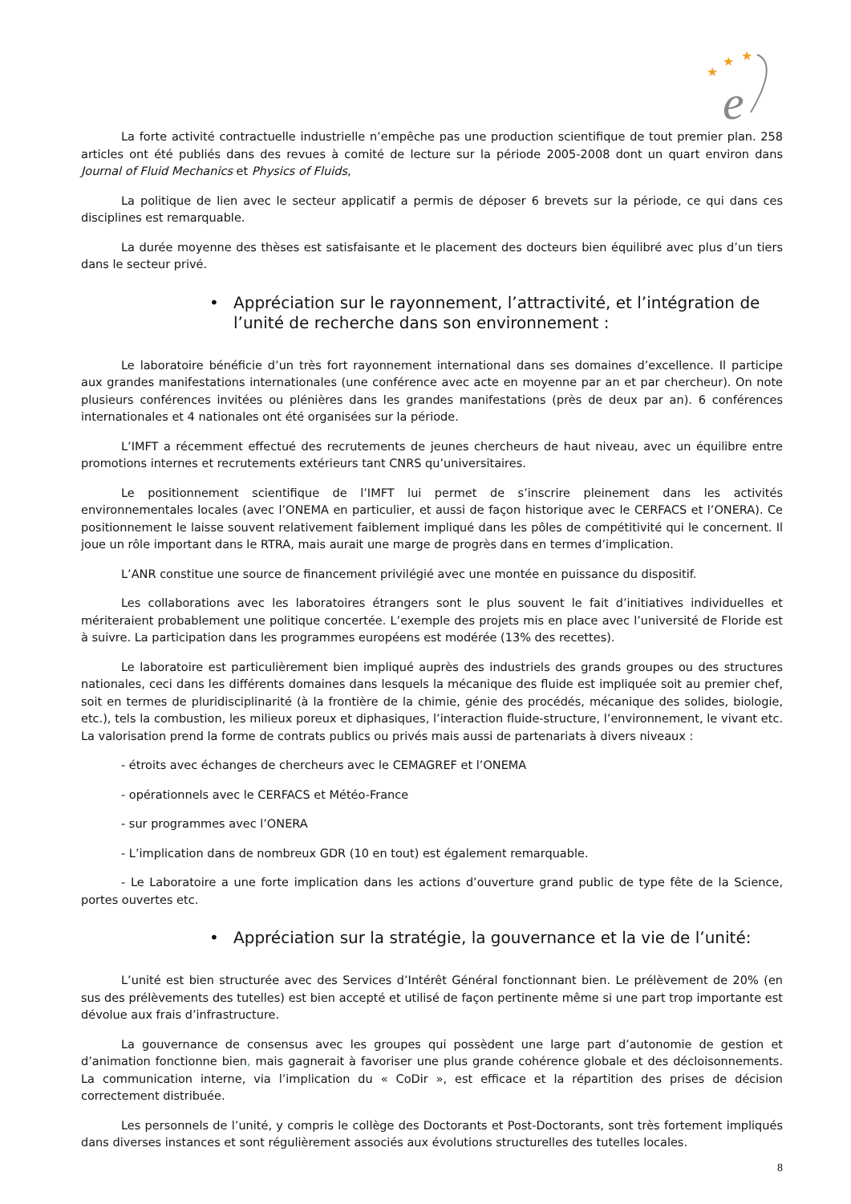★
★
★
e
La forte activité contractuelle industrielle n’empêche pas une production scientifique de tout premier plan. 258 articles ont été publiés dans des revues à comité de lecture sur la période 2005-2008 dont un quart environ dans Journal of Fluid Mechanics et Physics of Fluids,
La politique de lien avec le secteur applicatif a permis de déposer 6 brevets sur la période, ce qui dans ces disciplines est remarquable.
La durée moyenne des thèses est satisfaisante et le placement des docteurs bien équilibré avec plus d’un tiers dans le secteur privé.
• Appréciation sur le rayonnement, l’attractivité, et l’intégration de l’unité de recherche dans son environnement :
Le laboratoire bénéficie d’un très fort rayonnement international dans ses domaines d’excellence. Il participe aux grandes manifestations internationales (une conférence avec acte en moyenne par an et par chercheur). On note plusieurs conférences invitées ou plénières dans les grandes manifestations (près de deux par an). 6 conférences internationales et 4 nationales ont été organisées sur la période.
L’IMFT a récemment effectué des recrutements de jeunes chercheurs de haut niveau, avec un équilibre entre promotions internes et recrutements extérieurs tant CNRS qu’universitaires.
Le positionnement scientifique de l’IMFT lui permet de s’inscrire pleinement dans les activités environnementales locales (avec l’ONEMA en particulier, et aussi de façon historique avec le CERFACS et l’ONERA). Ce positionnement le laisse souvent relativement faiblement impliqué dans les pôles de compétitivité qui le concernent. Il joue un rôle important dans le RTRA, mais aurait une marge de progrès dans en termes d’implication.
L’ANR constitue une source de financement privilégié avec une montée en puissance du dispositif.
Les collaborations avec les laboratoires étrangers sont le plus souvent le fait d’initiatives individuelles et mériteraient probablement une politique concertée. L’exemple des projets mis en place avec l’université de Floride est à suivre. La participation dans les programmes européens est modérée (13% des recettes).
Le laboratoire est particulièrement bien impliqué auprès des industriels des grands groupes ou des structures nationales, ceci dans les différents domaines dans lesquels la mécanique des fluide est impliquée soit au premier chef, soit en termes de pluridisciplinarité (à la frontière de la chimie, génie des procédés, mécanique des solides, biologie, etc.), tels la combustion, les milieux poreux et diphasiques, l’interaction fluide-structure, l’environnement, le vivant etc. La valorisation prend la forme de contrats publics ou privés mais aussi de partenariats à divers niveaux :
- étroits avec échanges de chercheurs avec le CEMAGREF et l’ONEMA
- opérationnels avec le CERFACS et Météo-France
- sur programmes avec l’ONERA
- L’implication dans de nombreux GDR (10 en tout) est également remarquable.
- Le Laboratoire a une forte implication dans les actions d’ouverture grand public de type fête de la Science, portes ouvertes etc.
• Appréciation sur la stratégie, la gouvernance et la vie de l’unité:
L’unité est bien structurée avec des Services d’Intérêt Général fonctionnant bien. Le prélèvement de 20% (en sus des prélèvements des tutelles) est bien accepté et utilisé de façon pertinente même si une part trop importante est dévolue aux frais d’infrastructure.
La gouvernance de consensus avec les groupes qui possèdent une large part d’autonomie de gestion et d’animation fonctionne bien, mais gagnerait à favoriser une plus grande cohérence globale et des décloisonnements. La communication interne, via l’implication du « CoDir », est efficace et la répartition des prises de décision correctement distribuée.
Les personnels de l’unité, y compris le collège des Doctorants et Post-Doctorants, sont très fortement impliqués dans diverses instances et sont régulièrement associés aux évolutions structurelles des tutelles locales.
8